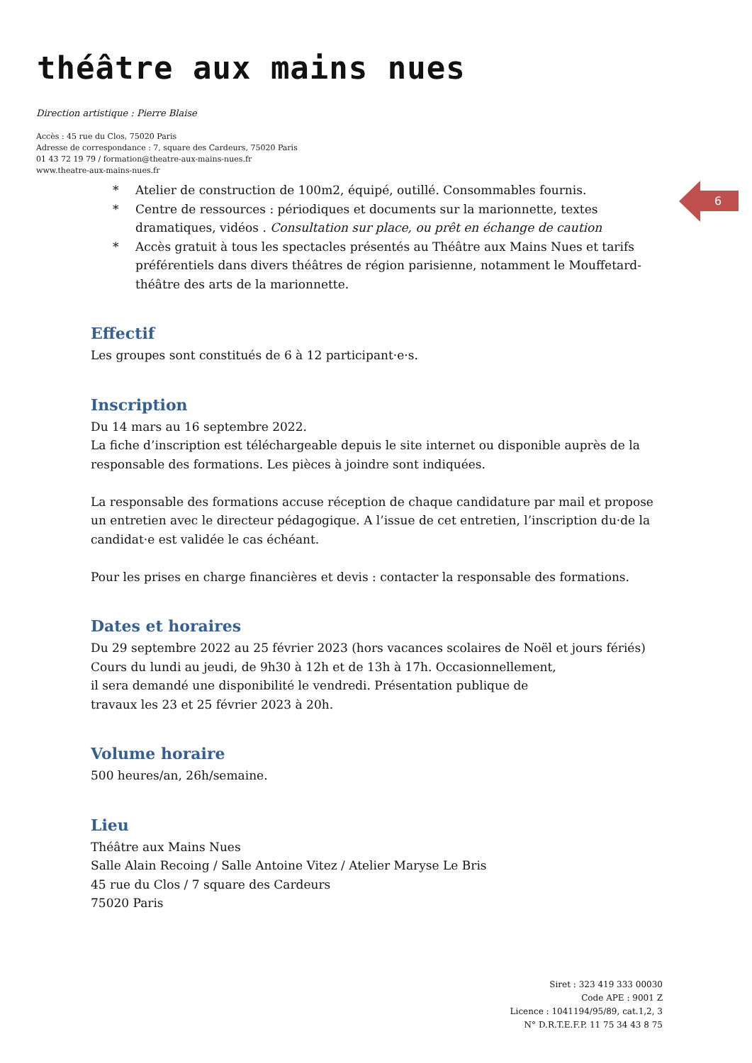théâtre aux mains nues
Direction artistique : Pierre Blaise
Accès : 45 rue du Clos, 75020 Paris
Adresse de correspondance : 7, square des Cardeurs, 75020 Paris
01 43 72 19 79 / formation@theatre-aux-mains-nues.fr
www.theatre-aux-mains-nues.fr
6
* Atelier de construction de 100m2, équipé, outillé. Consommables fournis.
* Centre de ressources : périodiques et documents sur la marionnette, textes dramatiques, vidéos . Consultation sur place, ou prêt en échange de caution
* Accès gratuit à tous les spectacles présentés au Théâtre aux Mains Nues et tarifs préférentiels dans divers théâtres de région parisienne, notamment le Mouffetard-théâtre des arts de la marionnette.
Effectif
Les groupes sont constitués de 6 à 12 participant·e·s.
Inscription
Du 14 mars au 16 septembre 2022.
La fiche d’inscription est téléchargeable depuis le site internet ou disponible auprès de la responsable des formations. Les pièces à joindre sont indiquées.
La responsable des formations accuse réception de chaque candidature par mail et propose un entretien avec le directeur pédagogique. A l’issue de cet entretien, l’inscription du·de la candidat·e est validée le cas échéant.
Pour les prises en charge financières et devis : contacter la responsable des formations.
Dates et horaires
Du 29 septembre 2022 au 25 février 2023 (hors vacances scolaires de Noël et jours fériés)
Cours du lundi au jeudi, de 9h30 à 12h et de 13h à 17h. Occasionnellement,
il sera demandé une disponibilité le vendredi. Présentation publique de
travaux les 23 et 25 février 2023 à 20h.
Volume horaire
500 heures/an, 26h/semaine.
Lieu
Théâtre aux Mains Nues
Salle Alain Recoing / Salle Antoine Vitez / Atelier Maryse Le Bris
45 rue du Clos / 7 square des Cardeurs
75020 Paris
Siret : 323 419 333 00030
Code APE : 9001 Z
Licence : 1041194/95/89, cat.1,2, 3
N° D.R.T.E.F.P. 11 75 34 43 8 75